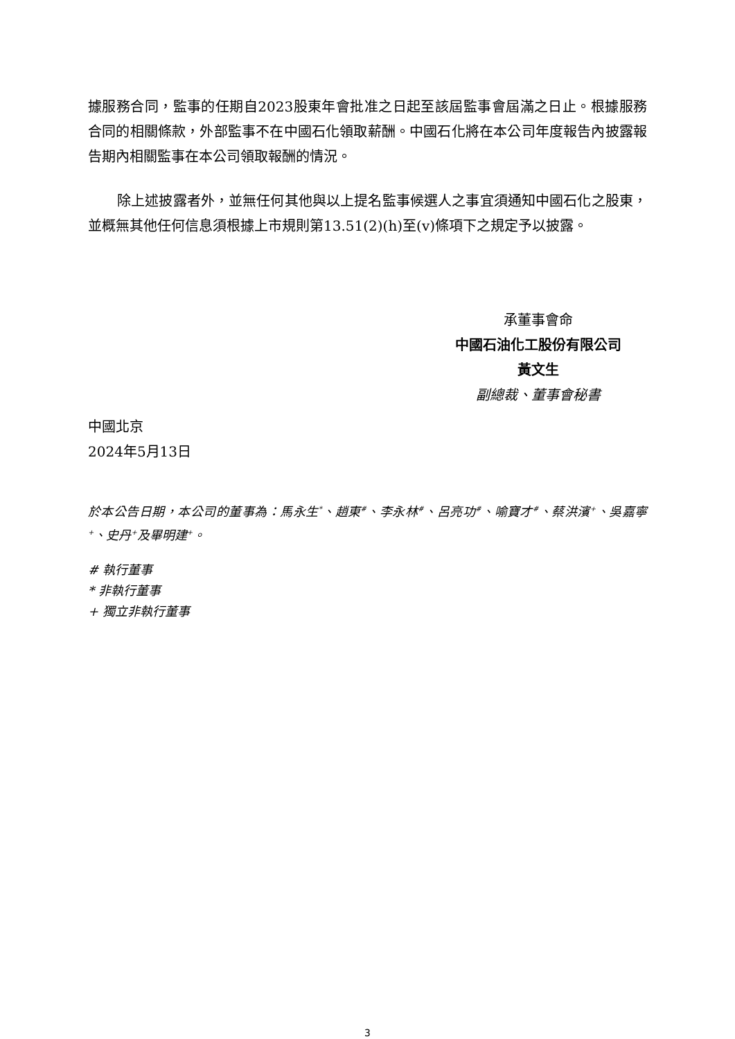據服務合同，監事的任期自2023股東年會批准之日起至該屆監事會屆滿之日止。根據服務合同的相關條款，外部監事不在中國石化領取薪酬。中國石化將在本公司年度報告內披露報告期內相關監事在本公司領取報酬的情況。
除上述披露者外，並無任何其他與以上提名監事候選人之事宜須通知中國石化之股東，並概無其他任何信息須根據上市規則第13.51(2)(h)至(v)條項下之規定予以披露。
承董事會命
中國石油化工股份有限公司
黃文生
副總裁、董事會秘書
中國北京
2024年5月13日
於本公告日期，本公司的董事為：馬永生<sup>*</sup>、趙東<sup>#</sup>、李永林<sup>#</sup>、呂亮功<sup>#</sup>、喻寶才<sup>#</sup>、蔡洪濱<sup>+</sup>、吳嘉寧<sup>+</sup>、史丹<sup>+</sup>及畢明建<sup>+</sup>。
# 執行董事
* 非執行董事
+ 獨立非執行董事
3